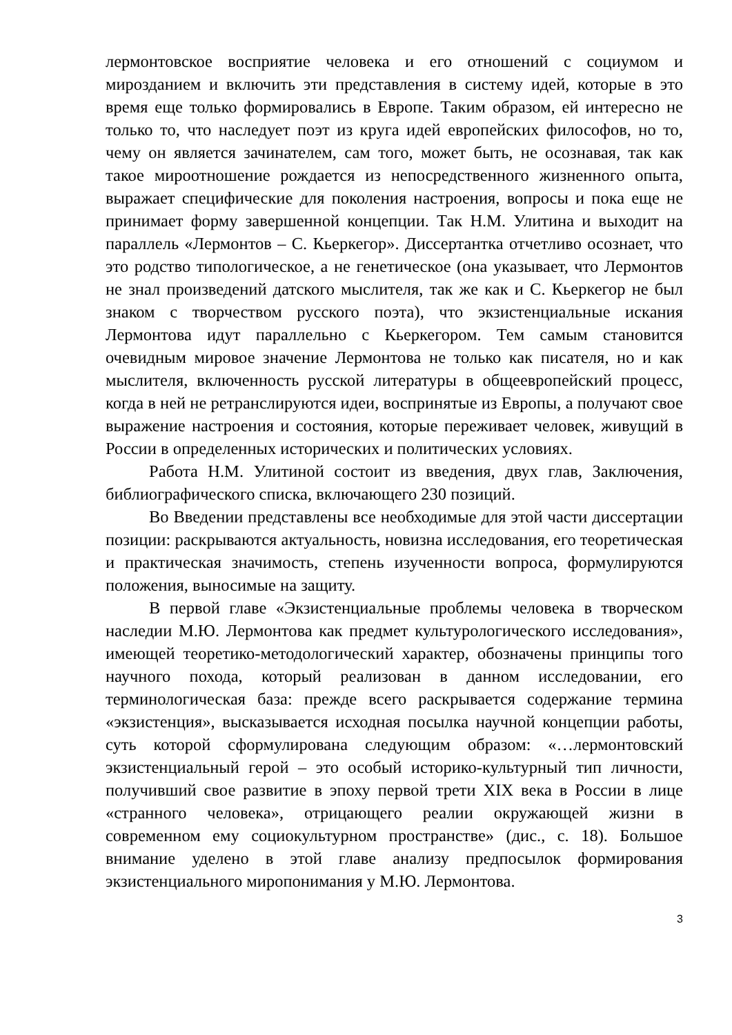лермонтовское восприятие человека и его отношений с социумом и мирозданием и включить эти представления в систему идей, которые в это время еще только формировались в Европе. Таким образом, ей интересно не только то, что наследует поэт из круга идей европейских философов, но то, чему он является зачинателем, сам того, может быть, не осознавая, так как такое мироотношение рождается из непосредственного жизненного опыта, выражает специфические для поколения настроения, вопросы и пока еще не принимает форму завершенной концепции. Так Н.М. Улитина и выходит на параллель «Лермонтов – С. Кьеркегор». Диссертантка отчетливо осознает, что это родство типологическое, а не генетическое (она указывает, что Лермонтов не знал произведений датского мыслителя, так же как и С. Кьеркегор не был знаком с творчеством русского поэта), что экзистенциальные искания Лермонтова идут параллельно с Кьеркегором. Тем самым становится очевидным мировое значение Лермонтова не только как писателя, но и как мыслителя, включенность русской литературы в общеевропейский процесс, когда в ней не ретранслируются идеи, воспринятые из Европы, а получают свое выражение настроения и состояния, которые переживает человек, живущий в России в определенных исторических и политических условиях.
Работа Н.М. Улитиной состоит из введения, двух глав, Заключения, библиографического списка, включающего 230 позиций.
Во Введении представлены все необходимые для этой части диссертации позиции: раскрываются актуальность, новизна исследования, его теоретическая и практическая значимость, степень изученности вопроса, формулируются положения, выносимые на защиту.
В первой главе «Экзистенциальные проблемы человека в творческом наследии М.Ю. Лермонтова как предмет культурологического исследования», имеющей теоретико-методологический характер, обозначены принципы того научного похода, который реализован в данном исследовании, его терминологическая база: прежде всего раскрывается содержание термина «экзистенция», высказывается исходная посылка научной концепции работы, суть которой сформулирована следующим образом: «…лермонтовский экзистенциальный герой – это особый историко-культурный тип личности, получивший свое развитие в эпоху первой трети XIX века в России в лице «странного человека», отрицающего реалии окружающей жизни в современном ему социокультурном пространстве» (дис., с. 18). Большое внимание уделено в этой главе анализу предпосылок формирования экзистенциального миропонимания у М.Ю. Лермонтова.
3